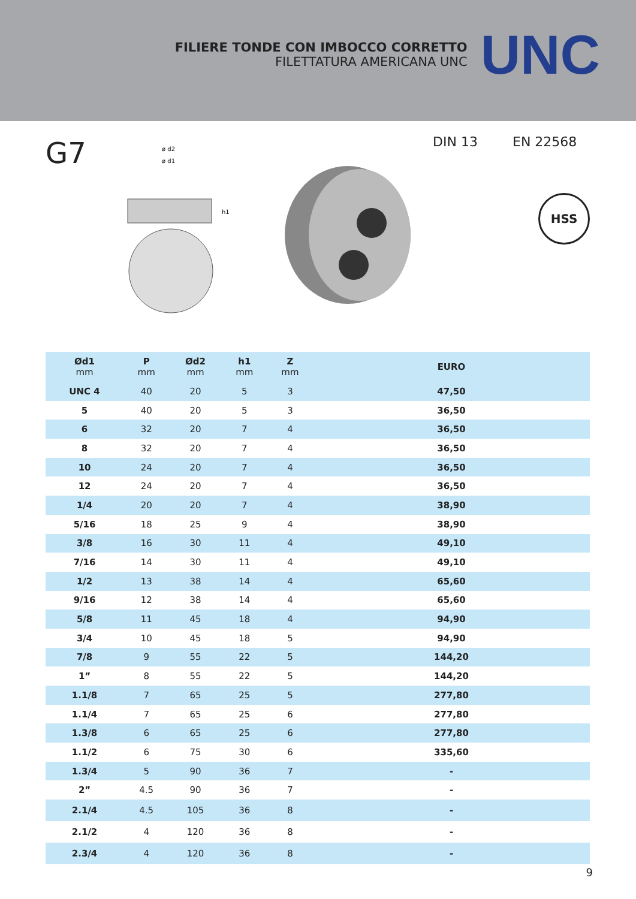FILIERE TONDE CON IMBOCCO CORRETTO
FILETTATURA AMERICANA UNC
UNC
G7
ø d2
ø d1
h1
DIN 13 EN 22568
HSS
| Ød1 mm | P mm | Ød2 mm | h1 mm | Z mm | EURO |
| --- | --- | --- | --- | --- | --- |
| UNC 4 | 40 | 20 | 5 | 3 | 47,50 |
| 5 | 40 | 20 | 5 | 3 | 36,50 |
| 6 | 32 | 20 | 7 | 4 | 36,50 |
| 8 | 32 | 20 | 7 | 4 | 36,50 |
| 10 | 24 | 20 | 7 | 4 | 36,50 |
| 12 | 24 | 20 | 7 | 4 | 36,50 |
| 1/4 | 20 | 20 | 7 | 4 | 38,90 |
| 5/16 | 18 | 25 | 9 | 4 | 38,90 |
| 3/8 | 16 | 30 | 11 | 4 | 49,10 |
| 7/16 | 14 | 30 | 11 | 4 | 49,10 |
| 1/2 | 13 | 38 | 14 | 4 | 65,60 |
| 9/16 | 12 | 38 | 14 | 4 | 65,60 |
| 5/8 | 11 | 45 | 18 | 4 | 94,90 |
| 3/4 | 10 | 45 | 18 | 5 | 94,90 |
| 7/8 | 9 | 55 | 22 | 5 | 144,20 |
| 1” | 8 | 55 | 22 | 5 | 144,20 |
| 1.1/8 | 7 | 65 | 25 | 5 | 277,80 |
| 1.1/4 | 7 | 65 | 25 | 6 | 277,80 |
| 1.3/8 | 6 | 65 | 25 | 6 | 277,80 |
| 1.1/2 | 6 | 75 | 30 | 6 | 335,60 |
| 1.3/4 | 5 | 90 | 36 | 7 | - |
| 2” | 4.5 | 90 | 36 | 7 | - |
| 2.1/4 | 4.5 | 105 | 36 | 8 | - |
| 2.1/2 | 4 | 120 | 36 | 8 | - |
| 2.3/4 | 4 | 120 | 36 | 8 | - |
9